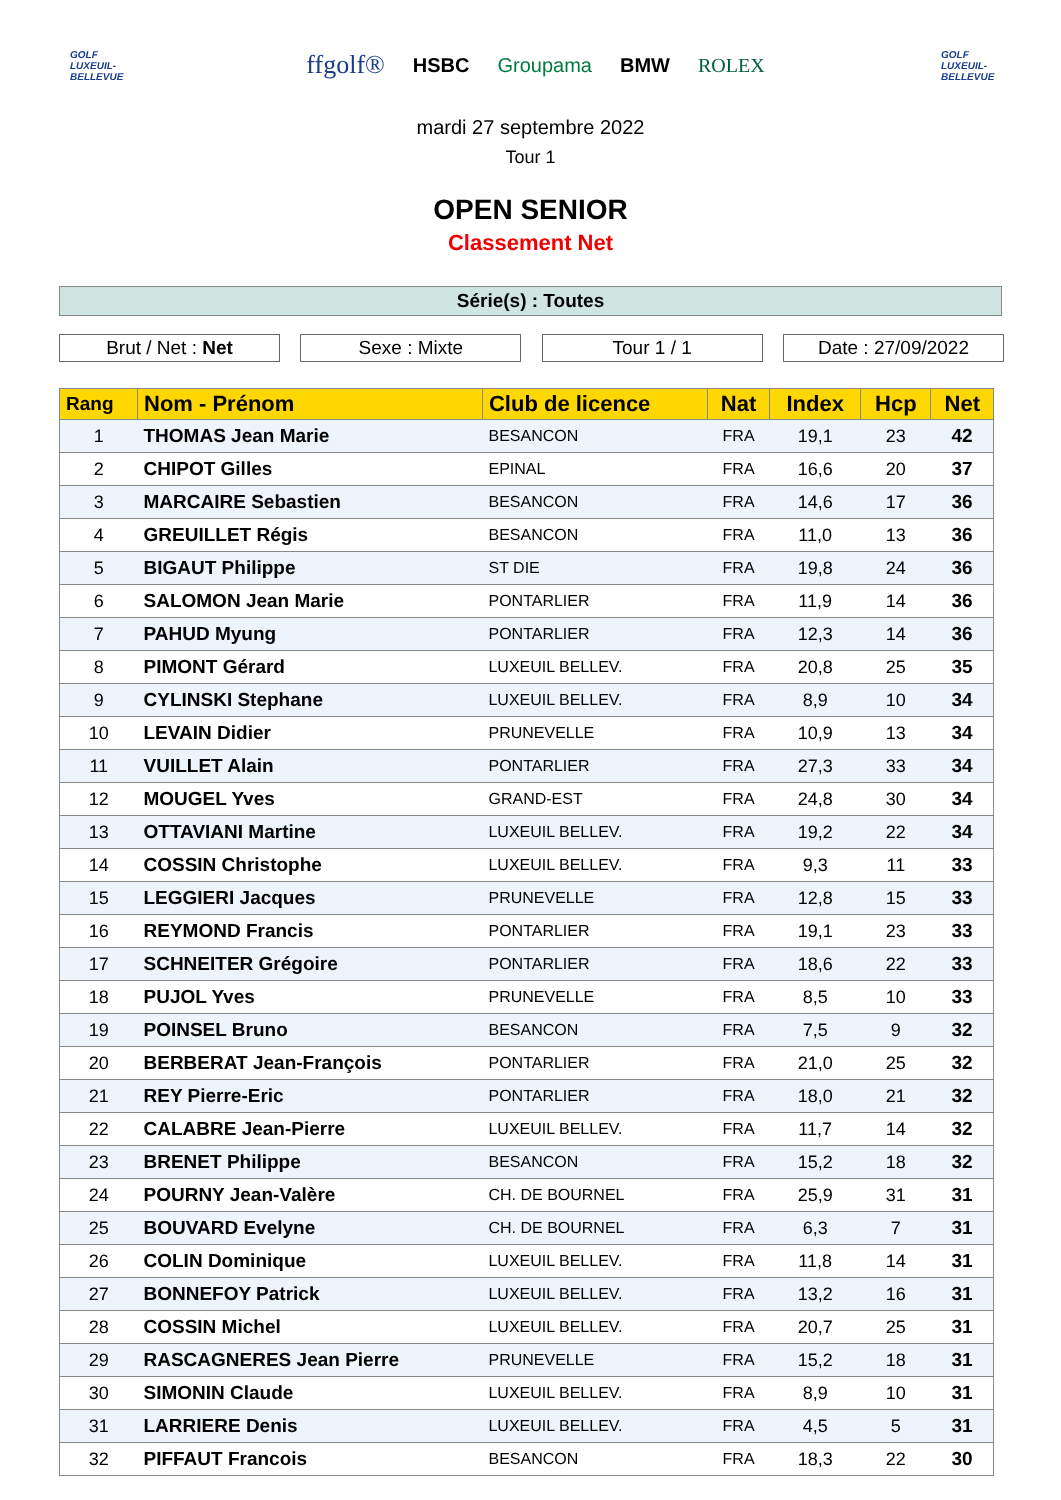GOLF
LUXEUIL-BELLEVUE
ffgolf® HSBC Groupama BMW ROLEX
GOLF
LUXEUIL-BELLEVUE
mardi 27 septembre 2022
Tour 1
OPEN SENIOR
Classement Net
Série(s) : Toutes
Brut / Net : Net Sexe : Mixte Tour 1 / 1 Date : 27/09/2022
| Rang | Nom - Prénom | Club de licence | Nat | Index | Hcp | Net |
| --- | --- | --- | --- | --- | --- | --- |
| 1 | THOMAS Jean Marie | BESANCON | FRA | 19,1 | 23 | 42 |
| 2 | CHIPOT Gilles | EPINAL | FRA | 16,6 | 20 | 37 |
| 3 | MARCAIRE Sebastien | BESANCON | FRA | 14,6 | 17 | 36 |
| 4 | GREUILLET Régis | BESANCON | FRA | 11,0 | 13 | 36 |
| 5 | BIGAUT Philippe | ST DIE | FRA | 19,8 | 24 | 36 |
| 6 | SALOMON Jean Marie | PONTARLIER | FRA | 11,9 | 14 | 36 |
| 7 | PAHUD Myung | PONTARLIER | FRA | 12,3 | 14 | 36 |
| 8 | PIMONT Gérard | LUXEUIL BELLEV. | FRA | 20,8 | 25 | 35 |
| 9 | CYLINSKI Stephane | LUXEUIL BELLEV. | FRA | 8,9 | 10 | 34 |
| 10 | LEVAIN Didier | PRUNEVELLE | FRA | 10,9 | 13 | 34 |
| 11 | VUILLET Alain | PONTARLIER | FRA | 27,3 | 33 | 34 |
| 12 | MOUGEL Yves | GRAND-EST | FRA | 24,8 | 30 | 34 |
| 13 | OTTAVIANI Martine | LUXEUIL BELLEV. | FRA | 19,2 | 22 | 34 |
| 14 | COSSIN Christophe | LUXEUIL BELLEV. | FRA | 9,3 | 11 | 33 |
| 15 | LEGGIERI Jacques | PRUNEVELLE | FRA | 12,8 | 15 | 33 |
| 16 | REYMOND Francis | PONTARLIER | FRA | 19,1 | 23 | 33 |
| 17 | SCHNEITER Grégoire | PONTARLIER | FRA | 18,6 | 22 | 33 |
| 18 | PUJOL Yves | PRUNEVELLE | FRA | 8,5 | 10 | 33 |
| 19 | POINSEL Bruno | BESANCON | FRA | 7,5 | 9 | 32 |
| 20 | BERBERAT Jean-François | PONTARLIER | FRA | 21,0 | 25 | 32 |
| 21 | REY Pierre-Eric | PONTARLIER | FRA | 18,0 | 21 | 32 |
| 22 | CALABRE Jean-Pierre | LUXEUIL BELLEV. | FRA | 11,7 | 14 | 32 |
| 23 | BRENET Philippe | BESANCON | FRA | 15,2 | 18 | 32 |
| 24 | POURNY Jean-Valère | CH. DE BOURNEL | FRA | 25,9 | 31 | 31 |
| 25 | BOUVARD Evelyne | CH. DE BOURNEL | FRA | 6,3 | 7 | 31 |
| 26 | COLIN Dominique | LUXEUIL BELLEV. | FRA | 11,8 | 14 | 31 |
| 27 | BONNEFOY Patrick | LUXEUIL BELLEV. | FRA | 13,2 | 16 | 31 |
| 28 | COSSIN Michel | LUXEUIL BELLEV. | FRA | 20,7 | 25 | 31 |
| 29 | RASCAGNERES Jean Pierre | PRUNEVELLE | FRA | 15,2 | 18 | 31 |
| 30 | SIMONIN Claude | LUXEUIL BELLEV. | FRA | 8,9 | 10 | 31 |
| 31 | LARRIERE Denis | LUXEUIL BELLEV. | FRA | 4,5 | 5 | 31 |
| 32 | PIFFAUT Francois | BESANCON | FRA | 18,3 | 22 | 30 |